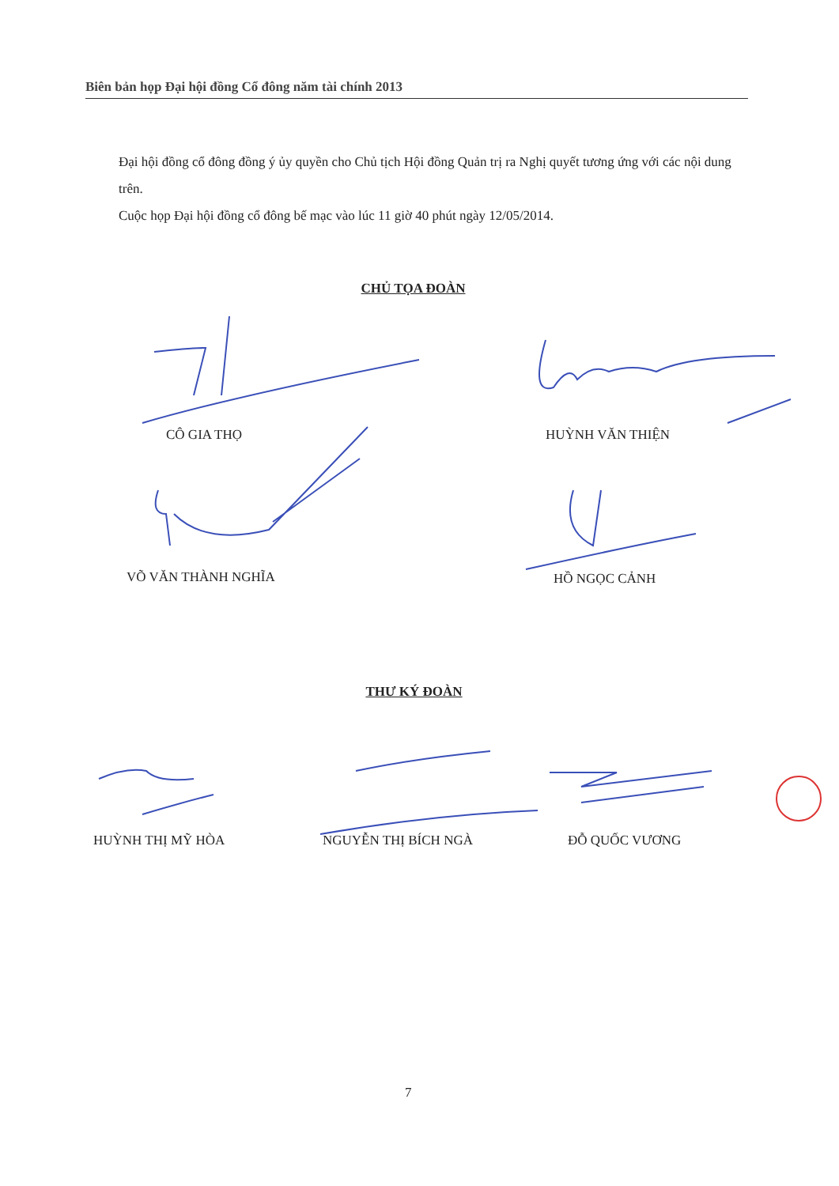Biên bản họp Đại hội đồng Cổ đông năm tài chính 2013
Đại hội đồng cổ đông đồng ý ủy quyền cho Chủ tịch Hội đồng Quản trị ra Nghị quyết tương ứng với các nội dung trên.
Cuộc họp Đại hội đồng cổ đông bế mạc vào lúc 11 giờ 40 phút ngày 12/05/2014.
CHỦ TỌA ĐOÀN
CÔ GIA THỌ HUỲNH VĂN THIỆN
VÕ VĂN THÀNH NGHĨA HỒ NGỌC CẢNH
THƯ KÝ ĐOÀN
HUỲNH THỊ MỸ HÒA NGUYỄN THỊ BÍCH NGÀ ĐỖ QUỐC VƯƠNG
7